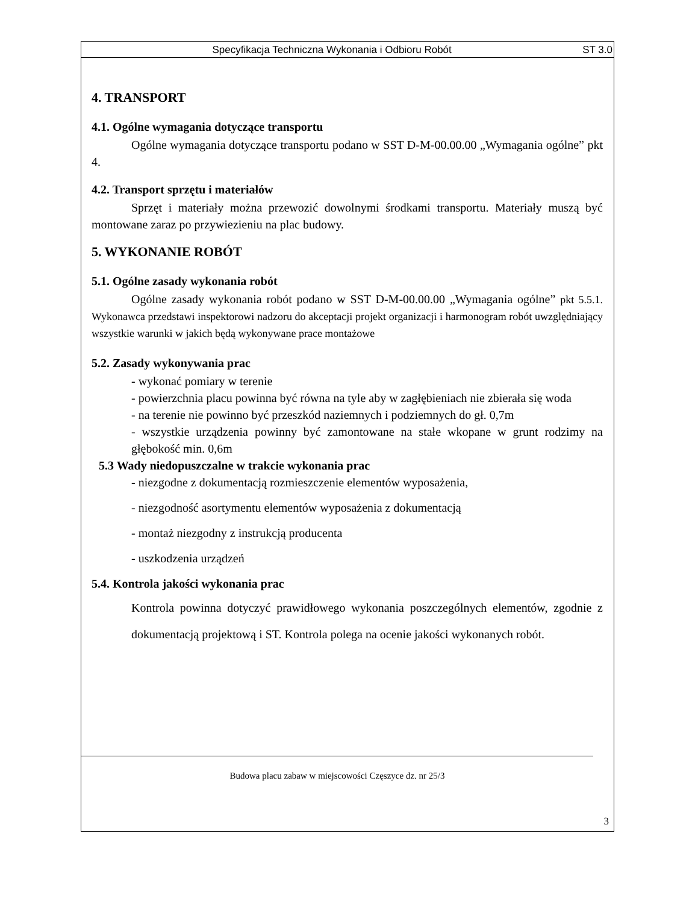Specyfikacja Techniczna Wykonania i Odbioru Robót ST 3.0
4. TRANSPORT
4.1. Ogólne wymagania dotyczące transportu
Ogólne wymagania dotyczące transportu podano w SST D-M-00.00.00 „Wymagania ogólne” pkt 4.
4.2. Transport sprzętu i materiałów
Sprzęt i materiały można przewozić dowolnymi środkami transportu. Materiały muszą być montowane zaraz po przywiezieniu na plac budowy.
5. WYKONANIE ROBÓT
5.1. Ogólne zasady wykonania robót
Ogólne zasady wykonania robót podano w SST D-M-00.00.00 „Wymagania ogólne” pkt 5.5.1. Wykonawca przedstawi inspektorowi nadzoru do akceptacji projekt organizacji i harmonogram robót uwzględniający wszystkie warunki w jakich będą wykonywane prace montażowe
5.2. Zasady wykonywania prac
- wykonać pomiary w terenie
- powierzchnia placu powinna być równa na tyle aby w zagłębieniach nie zbierała się woda
- na terenie nie powinno być przeszkód naziemnych i podziemnych do gł. 0,7m
- wszystkie urządzenia powinny być zamontowane na stałe wkopane w grunt rodzimy na głębokość min. 0,6m
5.3 Wady niedopuszczalne w trakcie wykonania prac
- niezgodne z dokumentacją rozmieszczenie elementów wyposażenia,
- niezgodność asortymentu elementów wyposażenia z dokumentacją
- montaż niezgodny z instrukcją producenta
- uszkodzenia urządzeń
5.4. Kontrola jakości wykonania prac
Kontrola powinna dotyczyć prawidłowego wykonania poszczególnych elementów, zgodnie z dokumentacją projektową i ST. Kontrola polega na ocenie jakości wykonanych robót.
Budowa placu zabaw w miejscowości Częszyce dz. nr 25/3
3